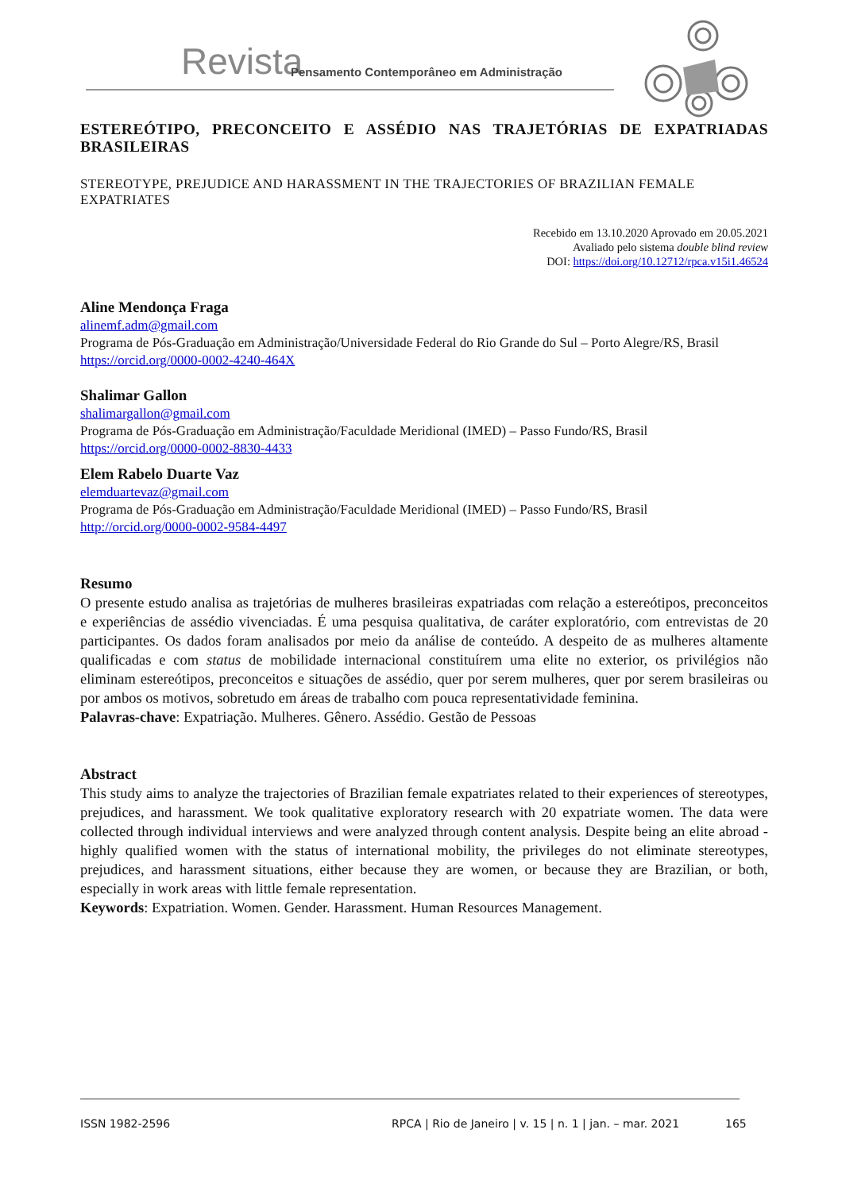Revista Pensamento Contemporâneo em Administração
ESTEREÓTIPO, PRECONCEITO E ASSÉDIO NAS TRAJETÓRIAS DE EXPATRIADAS BRASILEIRAS
STEREOTYPE, PREJUDICE AND HARASSMENT IN THE TRAJECTORIES OF BRAZILIAN FEMALE EXPATRIATES
Recebido em 13.10.2020 Aprovado em 20.05.2021
Avaliado pelo sistema double blind review
DOI: https://doi.org/10.12712/rpca.v15i1.46524
Aline Mendonça Fraga
alinemf.adm@gmail.com
Programa de Pós-Graduação em Administração/Universidade Federal do Rio Grande do Sul – Porto Alegre/RS, Brasil
https://orcid.org/0000-0002-4240-464X
Shalimar Gallon
shalimargallon@gmail.com
Programa de Pós-Graduação em Administração/Faculdade Meridional (IMED) – Passo Fundo/RS, Brasil
https://orcid.org/0000-0002-8830-4433
Elem Rabelo Duarte Vaz
elemduartevaz@gmail.com
Programa de Pós-Graduação em Administração/Faculdade Meridional (IMED) – Passo Fundo/RS, Brasil
http://orcid.org/0000-0002-9584-4497
Resumo
O presente estudo analisa as trajetórias de mulheres brasileiras expatriadas com relação a estereótipos, preconceitos e experiências de assédio vivenciadas. É uma pesquisa qualitativa, de caráter exploratório, com entrevistas de 20 participantes. Os dados foram analisados por meio da análise de conteúdo. A despeito de as mulheres altamente qualificadas e com status de mobilidade internacional constituírem uma elite no exterior, os privilégios não eliminam estereótipos, preconceitos e situações de assédio, quer por serem mulheres, quer por serem brasileiras ou por ambos os motivos, sobretudo em áreas de trabalho com pouca representatividade feminina.
Palavras-chave: Expatriação. Mulheres. Gênero. Assédio. Gestão de Pessoas
Abstract
This study aims to analyze the trajectories of Brazilian female expatriates related to their experiences of stereotypes, prejudices, and harassment. We took qualitative exploratory research with 20 expatriate women. The data were collected through individual interviews and were analyzed through content analysis. Despite being an elite abroad - highly qualified women with the status of international mobility, the privileges do not eliminate stereotypes, prejudices, and harassment situations, either because they are women, or because they are Brazilian, or both, especially in work areas with little female representation.
Keywords: Expatriation. Women. Gender. Harassment. Human Resources Management.
ISSN 1982-2596 RPCA | Rio de Janeiro | v. 15 | n. 1 | jan. – mar. 2021 165